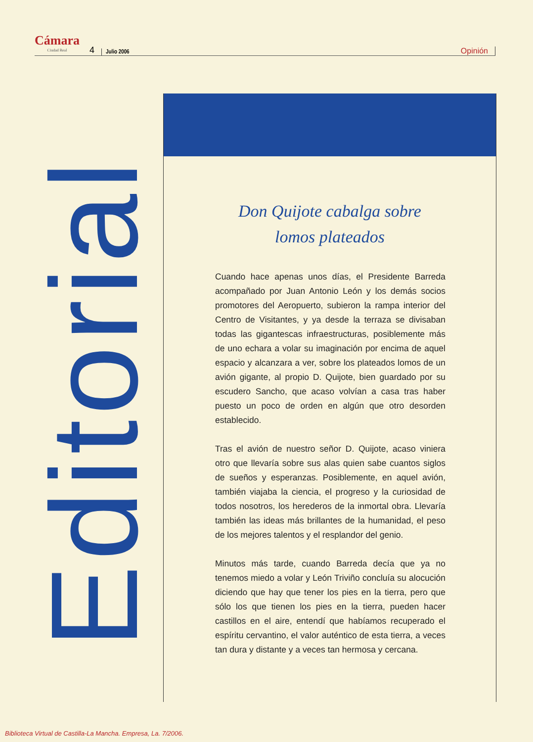Cámara
Ciudad Real
4
Julio 2006
Opinión
Editorial
Don Quijote cabalga sobre
lomos plateados
Cuando hace apenas unos días, el Presidente Barreda acompañado por Juan Antonio León y los demás socios promotores del Aeropuerto, subieron la rampa interior del Centro de Visitantes, y ya desde la terraza se divisaban todas las gigantescas infraestructuras, posiblemente más de uno echara a volar su imaginación por encima de aquel espacio y alcanzara a ver, sobre los plateados lomos de un avión gigante, al propio D. Quijote, bien guardado por su escudero Sancho, que acaso volvían a casa tras haber puesto un poco de orden en algún que otro desorden establecido.
Tras el avión de nuestro señor D. Quijote, acaso viniera otro que llevaría sobre sus alas quien sabe cuantos siglos de sueños y esperanzas. Posiblemente, en aquel avión, también viajaba la ciencia, el progreso y la curiosidad de todos nosotros, los herederos de la inmortal obra. Llevaría también las ideas más brillantes de la humanidad, el peso de los mejores talentos y el resplandor del genio.
Minutos más tarde, cuando Barreda decía que ya no tenemos miedo a volar y León Triviño concluía su alocución diciendo que hay que tener los pies en la tierra, pero que sólo los que tienen los pies en la tierra, pueden hacer castillos en el aire, entendí que habíamos recuperado el espíritu cervantino, el valor auténtico de esta tierra, a veces tan dura y distante y a veces tan hermosa y cercana.
Biblioteca Virtual de Castilla-La Mancha. Empresa, La. 7/2006.